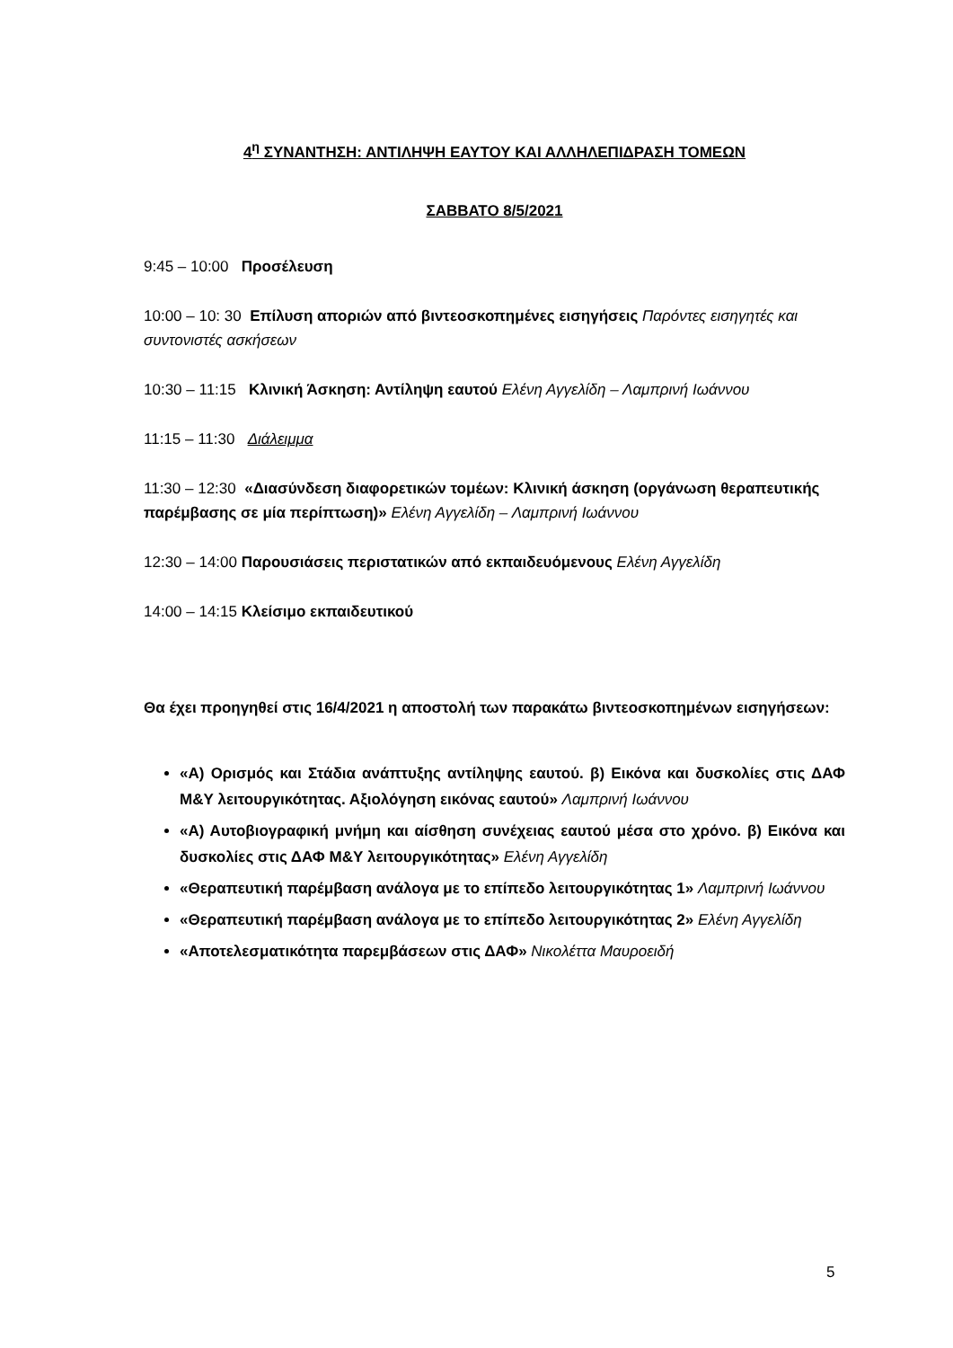4<sup>η</sup> ΣΥΝΑΝΤΗΣΗ: ΑΝΤΙΛΗΨΗ ΕΑΥΤΟΥ ΚΑΙ ΑΛΛΗΛΕΠΙΔΡΑΣΗ ΤΟΜΕΩΝ
ΣΑΒΒΑΤΟ 8/5/2021
9:45 – 10:00 Προσέλευση
10:00 – 10: 30 Επίλυση αποριών από βιντεοσκοπημένες εισηγήσεις Παρόντες εισηγητές και συντονιστές ασκήσεων
10:30 – 11:15 Κλινική Άσκηση: Αντίληψη εαυτού Ελένη Αγγελίδη – Λαμπρινή Ιωάννου
11:15 – 11:30 Διάλειμμα
11:30 – 12:30 «Διασύνδεση διαφορετικών τομέων: Κλινική άσκηση (οργάνωση θεραπευτικής παρέμβασης σε μία περίπτωση)» Ελένη Αγγελίδη – Λαμπρινή Ιωάννου
12:30 – 14:00 Παρουσιάσεις περιστατικών από εκπαιδευόμενους Ελένη Αγγελίδη
14:00 – 14:15 Κλείσιμο εκπαιδευτικού
Θα έχει προηγηθεί στις 16/4/2021 η αποστολή των παρακάτω βιντεοσκοπημένων εισηγήσεων:
«Α) Ορισμός και Στάδια ανάπτυξης αντίληψης εαυτού. β) Εικόνα και δυσκολίες στις ΔΑΦ Μ&Υ λειτουργικότητας. Αξιολόγηση εικόνας εαυτού» Λαμπρινή Ιωάννου
«Α) Αυτοβιογραφική μνήμη και αίσθηση συνέχειας εαυτού μέσα στο χρόνο. β) Εικόνα και δυσκολίες στις ΔΑΦ Μ&Υ λειτουργικότητας» Ελένη Αγγελίδη
«Θεραπευτική παρέμβαση ανάλογα με το επίπεδο λειτουργικότητας 1» Λαμπρινή Ιωάννου
«Θεραπευτική παρέμβαση ανάλογα με το επίπεδο λειτουργικότητας 2» Ελένη Αγγελίδη
«Αποτελεσματικότητα παρεμβάσεων στις ΔΑΦ» Νικολέττα Μαυροειδή
5